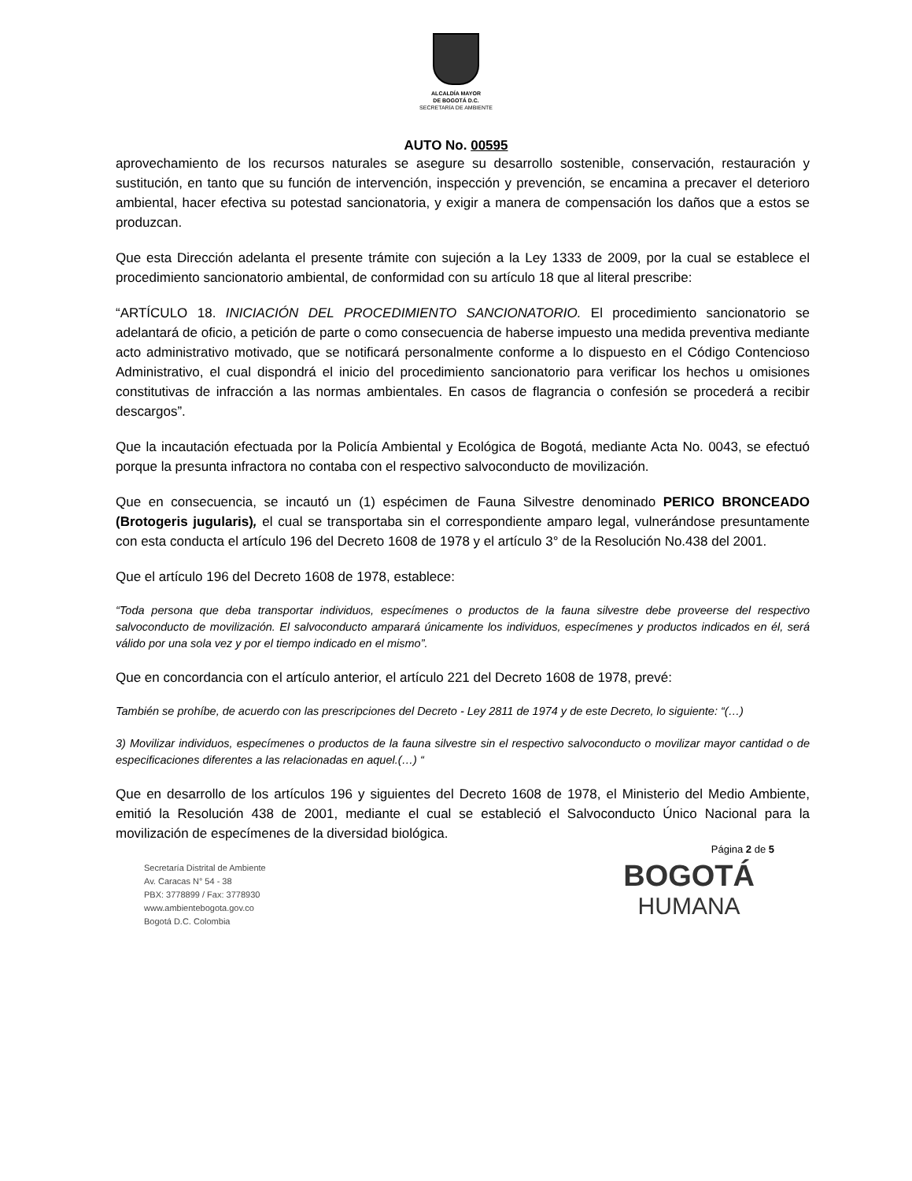ALCALDÍA MAYOR
DE BOGOTÁ D.C.
SECRETARÍA DE AMBIENTE
AUTO No. 00595
aprovechamiento de los recursos naturales se asegure su desarrollo sostenible, conservación, restauración y sustitución, en tanto que su función de intervención, inspección y prevención, se encamina a precaver el deterioro ambiental, hacer efectiva su potestad sancionatoria, y exigir a manera de compensación los daños que a estos se produzcan.
Que esta Dirección adelanta el presente trámite con sujeción a la Ley 1333 de 2009, por la cual se establece el procedimiento sancionatorio ambiental, de conformidad con su artículo 18 que al literal prescribe:
“ARTÍCULO 18. INICIACIÓN DEL PROCEDIMIENTO SANCIONATORIO. El procedimiento sancionatorio se adelantará de oficio, a petición de parte o como consecuencia de haberse impuesto una medida preventiva mediante acto administrativo motivado, que se notificará personalmente conforme a lo dispuesto en el Código Contencioso Administrativo, el cual dispondrá el inicio del procedimiento sancionatorio para verificar los hechos u omisiones constitutivas de infracción a las normas ambientales. En casos de flagrancia o confesión se procederá a recibir descargos”.
Que la incautación efectuada por la Policía Ambiental y Ecológica de Bogotá, mediante Acta No. 0043, se efectuó porque la presunta infractora no contaba con el respectivo salvoconducto de movilización.
Que en consecuencia, se incautó un (1) espécimen de Fauna Silvestre denominado PERICO BRONCEADO (Brotogeris jugularis), el cual se transportaba sin el correspondiente amparo legal, vulnerándose presuntamente con esta conducta el artículo 196 del Decreto 1608 de 1978 y el artículo 3° de la Resolución No.438 del 2001.
Que el artículo 196 del Decreto 1608 de 1978, establece:
“Toda persona que deba transportar individuos, especímenes o productos de la fauna silvestre debe proveerse del respectivo salvoconducto de movilización. El salvoconducto amparará únicamente los individuos, especímenes y productos indicados en él, será válido por una sola vez y por el tiempo indicado en el mismo”.
Que en concordancia con el artículo anterior, el artículo 221 del Decreto 1608 de 1978, prevé:
También se prohíbe, de acuerdo con las prescripciones del Decreto - Ley 2811 de 1974 y de este Decreto, lo siguiente: “(…)
3) Movilizar individuos, especímenes o productos de la fauna silvestre sin el respectivo salvoconducto o movilizar mayor cantidad o de especificaciones diferentes a las relacionadas en aquel.(…) “
Que en desarrollo de los artículos 196 y siguientes del Decreto 1608 de 1978, el Ministerio del Medio Ambiente, emitió la Resolución 438 de 2001, mediante el cual se estableció el Salvoconducto Único Nacional para la movilización de especímenes de la diversidad biológica.
Página 2 de 5
Secretaría Distrital de Ambiente
Av. Caracas N° 54 - 38
PBX: 3778899 / Fax: 3778930
www.ambientebogota.gov.co
Bogotá D.C. Colombia
BOGOTÁ
HUMANA